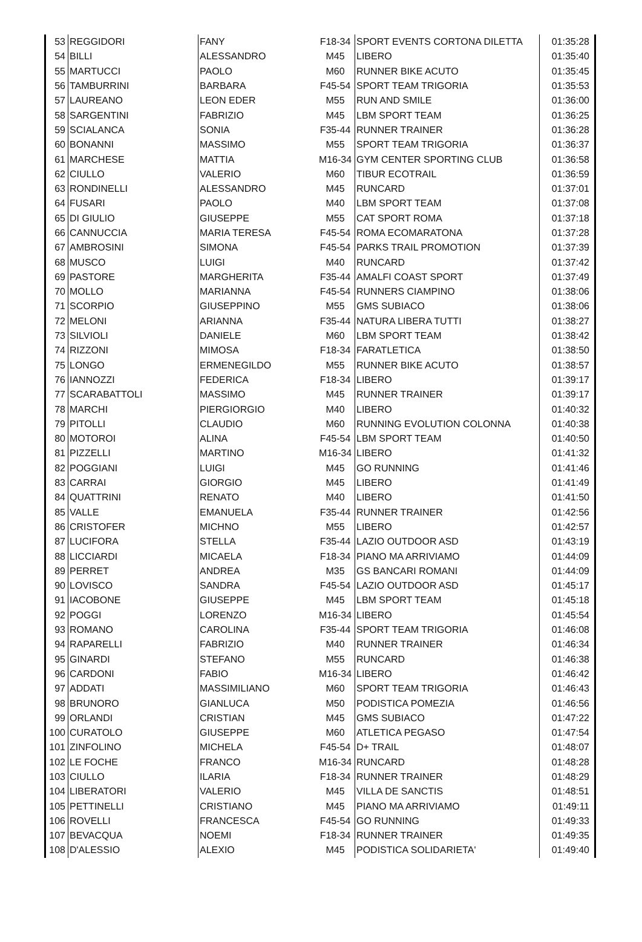| 53 | REGGIDORI | FANY | F18-34 | SPORT EVENTS CORTONA DILETTA | 01:35:28 |
| 54 | BILLI | ALESSANDRO | M45 | LIBERO | 01:35:40 |
| 55 | MARTUCCI | PAOLO | M60 | RUNNER BIKE ACUTO | 01:35:45 |
| 56 | TAMBURRINI | BARBARA | F45-54 | SPORT TEAM TRIGORIA | 01:35:53 |
| 57 | LAUREANO | LEON EDER | M55 | RUN AND SMILE | 01:36:00 |
| 58 | SARGENTINI | FABRIZIO | M45 | LBM SPORT TEAM | 01:36:25 |
| 59 | SCIALANCA | SONIA | F35-44 | RUNNER TRAINER | 01:36:28 |
| 60 | BONANNI | MASSIMO | M55 | SPORT TEAM TRIGORIA | 01:36:37 |
| 61 | MARCHESE | MATTIA | M16-34 | GYM CENTER SPORTING CLUB | 01:36:58 |
| 62 | CIULLO | VALERIO | M60 | TIBUR ECOTRAIL | 01:36:59 |
| 63 | RONDINELLI | ALESSANDRO | M45 | RUNCARD | 01:37:01 |
| 64 | FUSARI | PAOLO | M40 | LBM SPORT TEAM | 01:37:08 |
| 65 | DI GIULIO | GIUSEPPE | M55 | CAT SPORT ROMA | 01:37:18 |
| 66 | CANNUCCIA | MARIA TERESA | F45-54 | ROMA ECOMARATONA | 01:37:28 |
| 67 | AMBROSINI | SIMONA | F45-54 | PARKS TRAIL PROMOTION | 01:37:39 |
| 68 | MUSCO | LUIGI | M40 | RUNCARD | 01:37:42 |
| 69 | PASTORE | MARGHERITA | F35-44 | AMALFI COAST SPORT | 01:37:49 |
| 70 | MOLLO | MARIANNA | F45-54 | RUNNERS CIAMPINO | 01:38:06 |
| 71 | SCORPIO | GIUSEPPINO | M55 | GMS SUBIACO | 01:38:06 |
| 72 | MELONI | ARIANNA | F35-44 | NATURA LIBERA TUTTI | 01:38:27 |
| 73 | SILVIOLI | DANIELE | M60 | LBM SPORT TEAM | 01:38:42 |
| 74 | RIZZONI | MIMOSA | F18-34 | FARATLETICA | 01:38:50 |
| 75 | LONGO | ERMENEGILDO | M55 | RUNNER BIKE ACUTO | 01:38:57 |
| 76 | IANNOZZI | FEDERICA | F18-34 | LIBERO | 01:39:17 |
| 77 | SCARABATTOLI | MASSIMO | M45 | RUNNER TRAINER | 01:39:17 |
| 78 | MARCHI | PIERGIORGIO | M40 | LIBERO | 01:40:32 |
| 79 | PITOLLI | CLAUDIO | M60 | RUNNING EVOLUTION COLONNA | 01:40:38 |
| 80 | MOTOROI | ALINA | F45-54 | LBM SPORT TEAM | 01:40:50 |
| 81 | PIZZELLI | MARTINO | M16-34 | LIBERO | 01:41:32 |
| 82 | POGGIANI | LUIGI | M45 | GO RUNNING | 01:41:46 |
| 83 | CARRAI | GIORGIO | M45 | LIBERO | 01:41:49 |
| 84 | QUATTRINI | RENATO | M40 | LIBERO | 01:41:50 |
| 85 | VALLE | EMANUELA | F35-44 | RUNNER TRAINER | 01:42:56 |
| 86 | CRISTOFER | MICHNO | M55 | LIBERO | 01:42:57 |
| 87 | LUCIFORA | STELLA | F35-44 | LAZIO OUTDOOR ASD | 01:43:19 |
| 88 | LICCIARDI | MICAELA | F18-34 | PIANO MA ARRIVIAMO | 01:44:09 |
| 89 | PERRET | ANDREA | M35 | GS BANCARI ROMANI | 01:44:09 |
| 90 | LOVISCO | SANDRA | F45-54 | LAZIO OUTDOOR ASD | 01:45:17 |
| 91 | IACOBONE | GIUSEPPE | M45 | LBM SPORT TEAM | 01:45:18 |
| 92 | POGGI | LORENZO | M16-34 | LIBERO | 01:45:54 |
| 93 | ROMANO | CAROLINA | F35-44 | SPORT TEAM TRIGORIA | 01:46:08 |
| 94 | RAPARELLI | FABRIZIO | M40 | RUNNER TRAINER | 01:46:34 |
| 95 | GINARDI | STEFANO | M55 | RUNCARD | 01:46:38 |
| 96 | CARDONI | FABIO | M16-34 | LIBERO | 01:46:42 |
| 97 | ADDATI | MASSIMILIANO | M60 | SPORT TEAM TRIGORIA | 01:46:43 |
| 98 | BRUNORO | GIANLUCA | M50 | PODISTICA POMEZIA | 01:46:56 |
| 99 | ORLANDI | CRISTIAN | M45 | GMS SUBIACO | 01:47:22 |
| 100 | CURATOLO | GIUSEPPE | M60 | ATLETICA PEGASO | 01:47:54 |
| 101 | ZINFOLINO | MICHELA | F45-54 | D+ TRAIL | 01:48:07 |
| 102 | LE FOCHE | FRANCO | M16-34 | RUNCARD | 01:48:28 |
| 103 | CIULLO | ILARIA | F18-34 | RUNNER TRAINER | 01:48:29 |
| 104 | LIBERATORI | VALERIO | M45 | VILLA DE SANCTIS | 01:48:51 |
| 105 | PETTINELLI | CRISTIANO | M45 | PIANO MA ARRIVIAMO | 01:49:11 |
| 106 | ROVELLI | FRANCESCA | F45-54 | GO RUNNING | 01:49:33 |
| 107 | BEVACQUA | NOEMI | F18-34 | RUNNER TRAINER | 01:49:35 |
| 108 | D'ALESSIO | ALEXIO | M45 | PODISTICA SOLIDARIETA' | 01:49:40 |